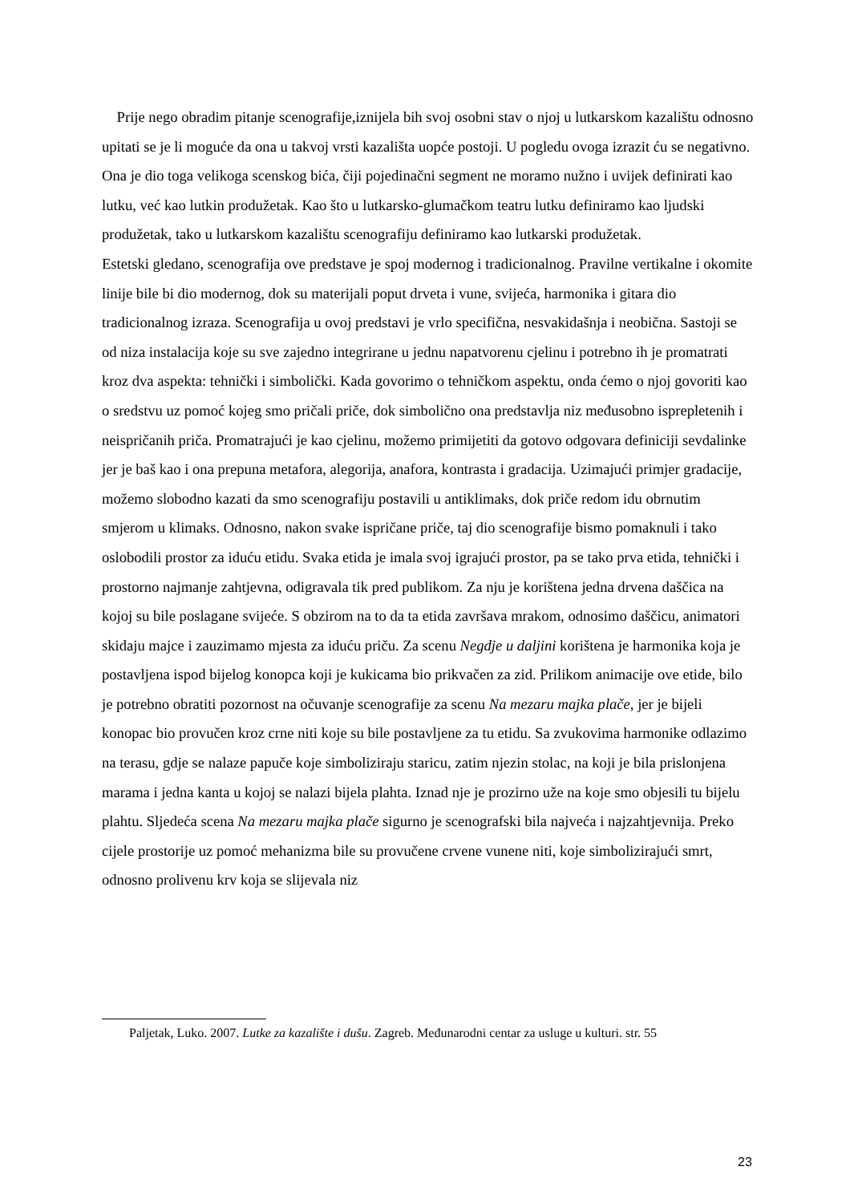Prije nego obradim pitanje scenografije,iznijela bih svoj osobni stav o njoj u lutkarskom kazalištu odnosno upitati se je li moguće da ona u takvoj vrsti kazališta uopće postoji. U pogledu ovoga izrazit ću se negativno. Ona je dio toga velikoga scenskog bića, čiji pojedinačni segment ne moramo nužno i uvijek definirati kao lutku, već kao lutkin produžetak. Kao što u lutkarsko-glumačkom teatru lutku definiramo kao ljudski produžetak, tako u lutkarskom kazalištu scenografiju definiramo kao lutkarski produžetak.
Estetski gledano, scenografija ove predstave je spoj modernog i tradicionalnog. Pravilne vertikalne i okomite linije bile bi dio modernog, dok su materijali poput drveta i vune, svijeća, harmonika i gitara dio tradicionalnog izraza. Scenografija u ovoj predstavi je vrlo specifična, nesvakidašnja i neobična. Sastoji se od niza instalacija koje su sve zajedno integrirane u jednu napatvorenu cjelinu i potrebno ih je promatrati kroz dva aspekta: tehnički i simbolički. Kada govorimo o tehničkom aspektu, onda ćemo o njoj govoriti kao o sredstvu uz pomoć kojeg smo pričali priče, dok simbolično ona predstavlja niz međusobno isprepletenih i neispričanih priča. Promatrajući je kao cjelinu, možemo primijetiti da gotovo odgovara definiciji sevdalinke jer je baš kao i ona prepuna metafora, alegorija, anafora, kontrasta i gradacija. Uzimajući primjer gradacije, možemo slobodno kazati da smo scenografiju postavili u antiklimaks, dok priče redom idu obrnutim smjerom u klimaks. Odnosno, nakon svake ispričane priče, taj dio scenografije bismo pomaknuli i tako oslobodili prostor za iduću etidu. Svaka etida je imala svoj igrajući prostor, pa se tako prva etida, tehnički i prostorno najmanje zahtjevna, odigravala tik pred publikom. Za nju je korištena jedna drvena daščica na kojoj su bile poslagane svijeće. S obzirom na to da ta etida završava mrakom, odnosimo daščicu, animatori skidaju majce i zauzimamo mjesta za iduću priču. Za scenu Negdje u daljini korištena je harmonika koja je postavljena ispod bijelog konopca koji je kukicama bio prikvačen za zid. Prilikom animacije ove etide, bilo je potrebno obratiti pozornost na očuvanje scenografije za scenu Na mezaru majka plače, jer je bijeli konopac bio provučen kroz crne niti koje su bile postavljene za tu etidu. Sa zvukovima harmonike odlazimo na terasu, gdje se nalaze papuče koje simboliziraju staricu, zatim njezin stolac, na koji je bila prislonjena marama i jedna kanta u kojoj se nalazi bijela plahta. Iznad nje je prozirno uže na koje smo objesili tu bijelu plahtu. Sljedeća scena Na mezaru majka plače sigurno je scenografski bila najveća i najzahtjevnija. Preko cijele prostorije uz pomoć mehanizma bile su provučene crvene vunene niti, koje simbolizirajući smrt, odnosno prolivenu krv koja se slijevala niz
Paljetak, Luko. 2007. Lutke za kazalište i dušu. Zagreb. Međunarodni centar za usluge u kulturi. str. 55
23